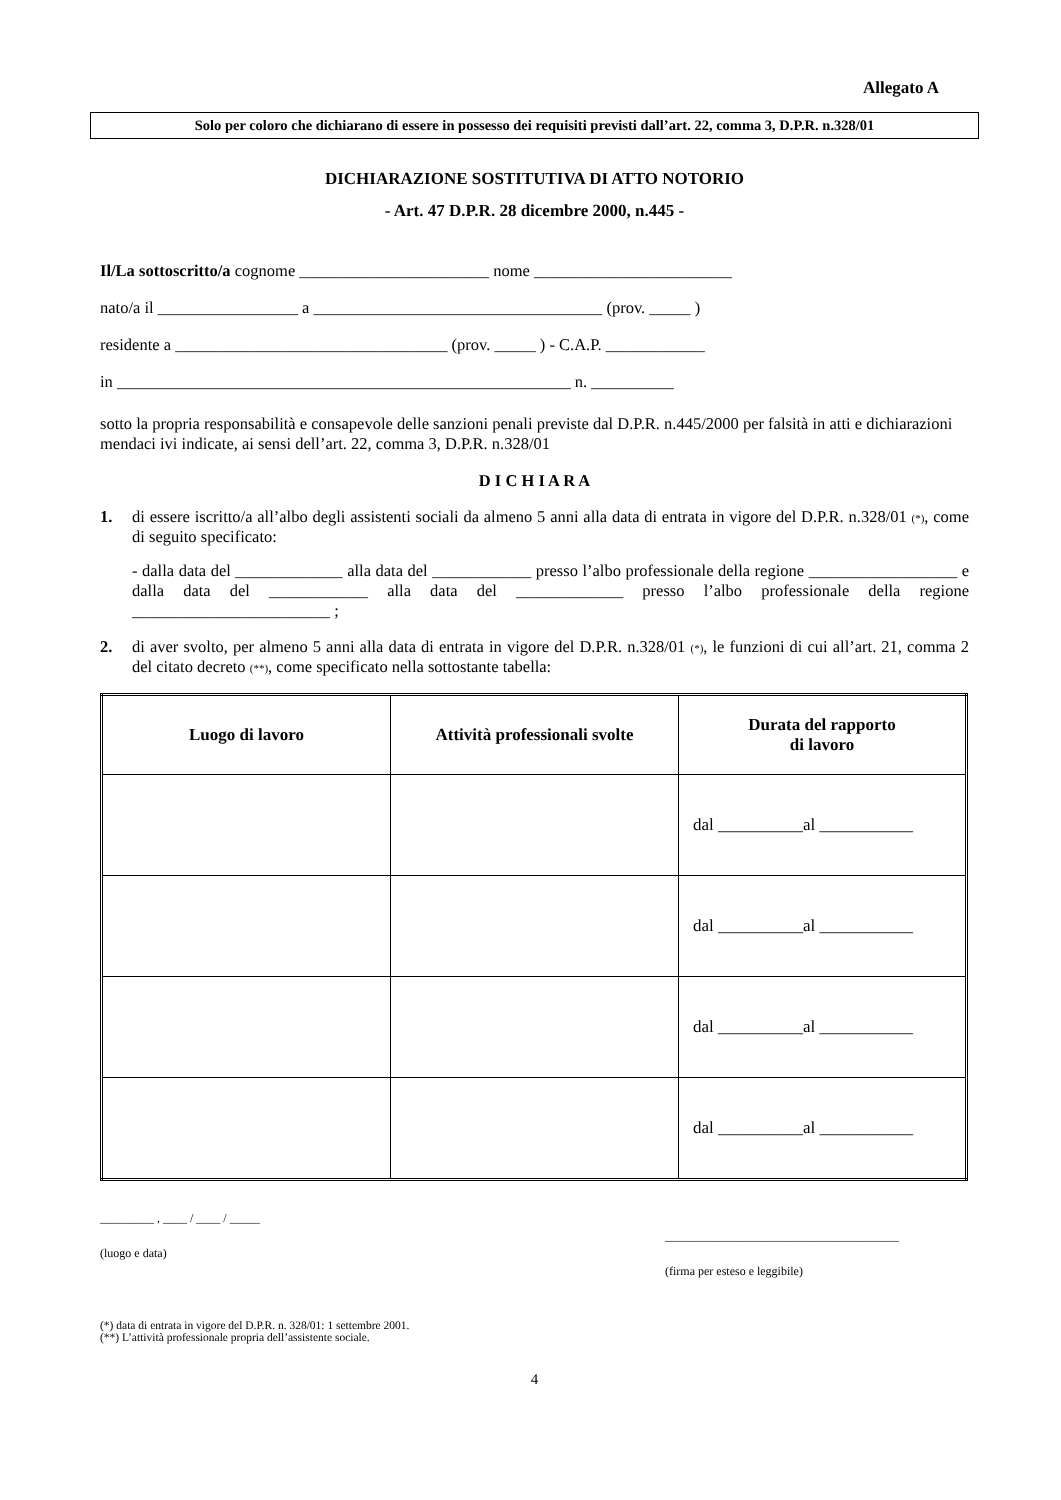Allegato A
Solo per coloro che dichiarano di essere in possesso dei requisiti previsti dall’art. 22, comma 3, D.P.R. n.328/01
DICHIARAZIONE SOSTITUTIVA DI ATTO NOTORIO
- Art. 47 D.P.R. 28 dicembre 2000, n.445 -
Il/La sottoscritto/a cognome _______________________ nome ________________________
nato/a il _________________ a ___________________________________ (prov. _____ )
residente a _________________________________ (prov. _____ ) - C.A.P. ____________
in _______________________________________________________ n. __________
sotto la propria responsabilità e consapevole delle sanzioni penali previste dal D.P.R. n.445/2000 per falsità in atti e dichiarazioni mendaci ivi indicate, ai sensi dell’art. 22, comma 3, D.P.R. n.328/01
D I C H I A R A
1. di essere iscritto/a all’albo degli assistenti sociali da almeno 5 anni alla data di entrata in vigore del D.P.R. n.328/01 (*), come di seguito specificato:
- dalla data del _____________ alla data del ____________ presso l’albo professionale della regione __________________ e dalla data del ____________ alla data del _____________ presso l’albo professionale della regione ________________________ ;
2. di aver svolto, per almeno 5 anni alla data di entrata in vigore del D.P.R. n.328/01 (*), le funzioni di cui all’art. 21, comma 2 del citato decreto (**), come specificato nella sottostante tabella:
| Luogo di lavoro | Attività professionali svolte | Durata del rapporto di lavoro |
| --- | --- | --- |
| | | dal __________al ___________ |
| | | dal __________al ___________ |
| | | dal __________al ___________ |
| | | dal __________al ___________ |
_________ , ____ / ____ / _____
(luogo e data)
_______________________________________
(firma per esteso e leggibile)
(*) data di entrata in vigore del D.P.R. n. 328/01: 1 settembre 2001.
(**) L’attività professionale propria dell’assistente sociale.
4